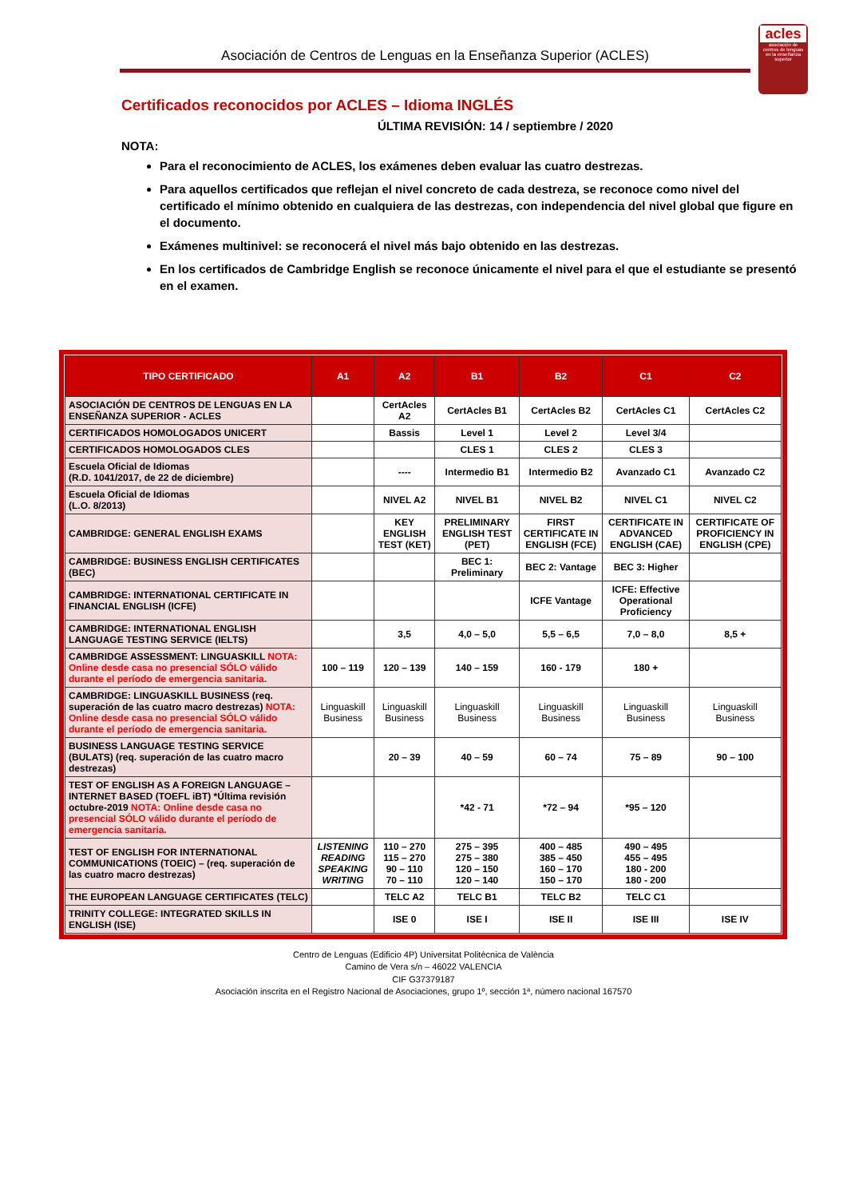Asociación de Centros de Lenguas en la Enseñanza Superior (ACLES)
acles
asociación de centros de lenguas en la enseñanza superior
Certificados reconocidos por ACLES – Idioma INGLÉS
ÚLTIMA REVISIÓN: 14 / septiembre / 2020
NOTA:
Para el reconocimiento de ACLES, los exámenes deben evaluar las cuatro destrezas.
Para aquellos certificados que reflejan el nivel concreto de cada destreza, se reconoce como nivel del certificado el mínimo obtenido en cualquiera de las destrezas, con independencia del nivel global que figure en el documento.
Exámenes multinivel: se reconocerá el nivel más bajo obtenido en las destrezas.
En los certificados de Cambridge English se reconoce únicamente el nivel para el que el estudiante se presentó en el examen.
| TIPO CERTIFICADO | A1 | A2 | B1 | B2 | C1 | C2 |
| --- | --- | --- | --- | --- | --- | --- |
| ASOCIACIÓN DE CENTROS DE LENGUAS EN LA ENSEÑANZA SUPERIOR - ACLES | | CertAcles A2 | CertAcles B1 | CertAcles B2 | CertAcles C1 | CertAcles C2 |
| CERTIFICADOS HOMOLOGADOS UNICERT | | Bassis | Level 1 | Level 2 | Level 3/4 | |
| CERTIFICADOS HOMOLOGADOS CLES | | | CLES 1 | CLES 2 | CLES 3 | |
| Escuela Oficial de Idiomas (R.D. 1041/2017, de 22 de diciembre) | | ---- | Intermedio B1 | Intermedio B2 | Avanzado C1 | Avanzado C2 |
| Escuela Oficial de Idiomas (L.O. 8/2013) | | NIVEL A2 | NIVEL B1 | NIVEL B2 | NIVEL C1 | NIVEL C2 |
| CAMBRIDGE: GENERAL ENGLISH EXAMS | | KEY ENGLISH TEST (KET) | PRELIMINARY ENGLISH TEST (PET) | FIRST CERTIFICATE IN ENGLISH (FCE) | CERTIFICATE IN ADVANCED ENGLISH (CAE) | CERTIFICATE OF PROFICIENCY IN ENGLISH (CPE) |
| CAMBRIDGE: BUSINESS ENGLISH CERTIFICATES (BEC) | | | BEC 1: Preliminary | BEC 2: Vantage | BEC 3: Higher | |
| CAMBRIDGE: INTERNATIONAL CERTIFICATE IN FINANCIAL ENGLISH (ICFE) | | | | ICFE Vantage | ICFE: Effective Operational Proficiency | |
| CAMBRIDGE: INTERNATIONAL ENGLISH LANGUAGE TESTING SERVICE (IELTS) | | 3,5 | 4,0 – 5,0 | 5,5 – 6,5 | 7,0 – 8,0 | 8,5 + |
| CAMBRIDGE ASSESSMENT: LINGUASKILL NOTA: Online desde casa no presencial SÓLO válido durante el período de emergencia sanitaria. | 100 – 119 | 120 – 139 | 140 – 159 | 160 - 179 | 180 + | |
| CAMBRIDGE: LINGUASKILL BUSINESS (req. superación de las cuatro macro destrezas) NOTA: Online desde casa no presencial SÓLO válido durante el período de emergencia sanitaria. | Linguaskill Business | Linguaskill Business | Linguaskill Business | Linguaskill Business | Linguaskill Business | Linguaskill Business |
| BUSINESS LANGUAGE TESTING SERVICE (BULATS) (req. superación de las cuatro macro destrezas) | | 20 – 39 | 40 – 59 | 60 – 74 | 75 – 89 | 90 – 100 |
| TEST OF ENGLISH AS A FOREIGN LANGUAGE – INTERNET BASED (TOEFL iBT) *Última revisión octubre-2019 NOTA: Online desde casa no presencial SÓLO válido durante el período de emergencia sanitaria. | | | *42 - 71 | *72 – 94 | *95 – 120 | |
| TEST OF ENGLISH FOR INTERNATIONAL COMMUNICATIONS (TOEIC) – (req. superación de las cuatro macro destrezas) | LISTENING READING SPEAKING WRITING | 110 – 270 115 – 270 90 – 110 70 – 110 | 275 – 395 275 – 380 120 – 150 120 – 140 | 400 – 485 385 – 450 160 – 170 150 – 170 | 490 – 495 455 – 495 180 - 200 180 - 200 | |
| THE EUROPEAN LANGUAGE CERTIFICATES (TELC) | | TELC A2 | TELC B1 | TELC B2 | TELC C1 | |
| TRINITY COLLEGE: INTEGRATED SKILLS IN ENGLISH (ISE) | | ISE 0 | ISE I | ISE II | ISE III | ISE IV |
Centro de Lenguas (Edificio 4P) Universitat Politècnica de València
Camino de Vera s/n – 46022 VALENCIA
CIF G37379187
Asociación inscrita en el Registro Nacional de Asociaciones, grupo 1º, sección 1ª, número nacional 167570